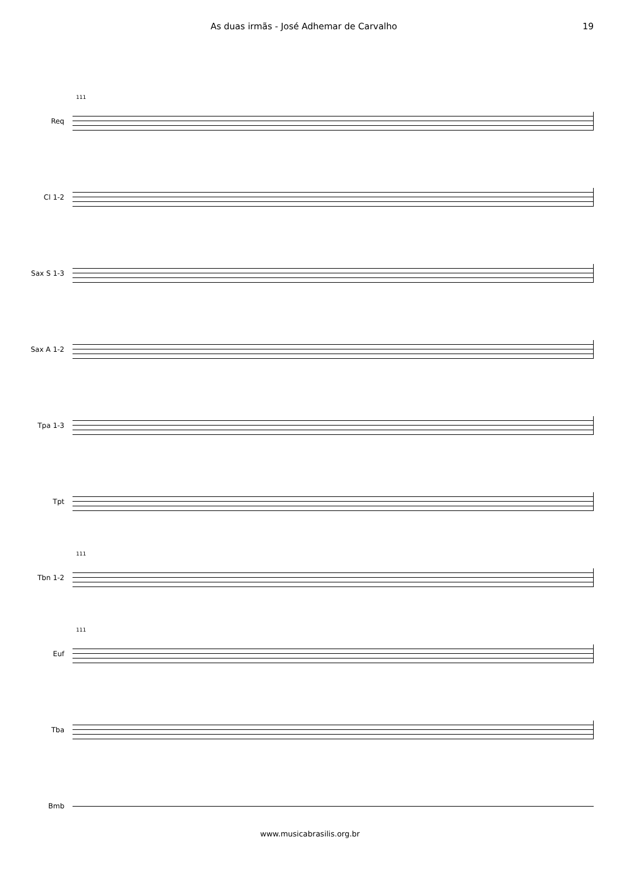As duas irmãs - José Adhemar de Carvalho 19
Req
111
Cl 1-2
Sax S 1-3
Sax A 1-2
Tpa 1-3
Tpt
Tbn 1-2
111
Euf
111
Tba
Bmb
www.musicabrasilis.org.br